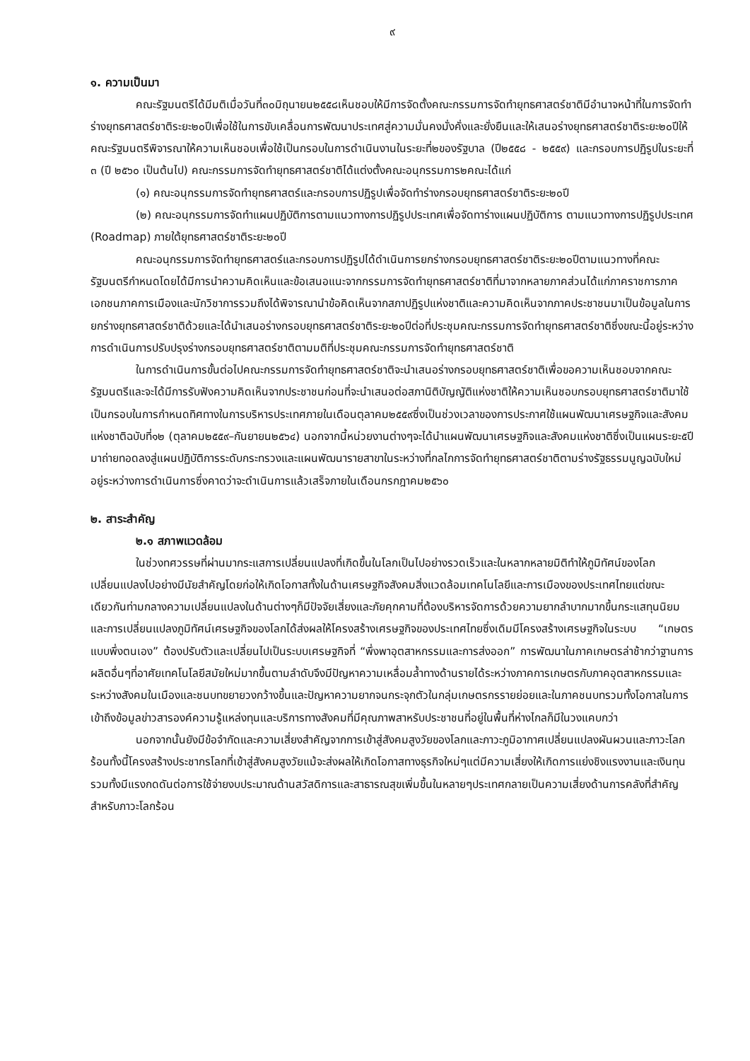๙
๑. ความเป็นมา
คณะรัฐมนตรีได้มีมติเมื่อวันที่๓๐มิถุนายน๒๕๕๘เห็นชอบให้มีการจัดตั้งคณะกรรมการจัดทำยุทธศาสตร์ชาติมีอำนาจหน้าที่ในการจัดทำร่างยุทธศาสตร์ชาติระยะ๒๐ปีเพื่อใช้ในการขับเคลื่อนการพัฒนาประเทศสู่ความมั่นคงมั่งคั่งและยั่งยืนและให้เสนอร่างยุทธศาสตร์ชาติระยะ๒๐ปีให้คณะรัฐมนตรีพิจารณาให้ความเห็นชอบเพื่อใช้เป็นกรอบในการดำเนินงานในระยะที่๒ของรัฐบาล (ปี๒๕๕๘ - ๒๕๕๙) และกรอบการปฏิรูปในระยะที่ ๓ (ปี ๒๕๖๐ เป็นต้นไป) คณะกรรมการจัดทำยุทธศาสตร์ชาติได้แต่งตั้งคณะอนุกรรมการ๒คณะได้แก่
(๑) คณะอนุกรรมการจัดทำยุทธศาสตร์และกรอบการปฏิรูปเพื่อจัดทำร่างกรอบยุทธศาสตร์ชาติระยะ๒๐ปี
(๒) คณะอนุกรรมการจัดทำแผนปฏิบัติการตามแนวทางการปฏิรูปประเทศเพื่อจัดทาร่างแผนปฏิบัติการ ตามแนวทางการปฏิรูปประเทศ (Roadmap) ภายใต้ยุทธศาสตร์ชาติระยะ๒๐ปี
คณะอนุกรรมการจัดทำยุทธศาสตร์และกรอบการปฏิรูปได้ดำเนินการยกร่างกรอบยุทธศาสตร์ชาติระยะ๒๐ปีตามแนวทางที่คณะรัฐมนตรีกำหนดโดยได้มีการนำความคิดเห็นและข้อเสนอแนะจากกรรมการจัดทำยุทธศาสตร์ชาติที่มาจากหลายภาคส่วนได้แก่ภาคราชการภาคเอกชนภาคการเมืองและนักวิชาการรวมถึงได้พิจารณานำข้อคิดเห็นจากสภาปฏิรูปแห่งชาติและความคิดเห็นจากภาคประชาชนมาเป็นข้อมูลในการยกร่างยุทธศาสตร์ชาติด้วยและได้นำเสนอร่างกรอบยุทธศาสตร์ชาติระยะ๒๐ปีต่อที่ประชุมคณะกรรมการจัดทำยุทธศาสตร์ชาติซึ่งขณะนี้อยู่ระหว่างการดำเนินการปรับปรุงร่างกรอบยุทธศาสตร์ชาติตามมติที่ประชุมคณะกรรมการจัดทำยุทธศาสตร์ชาติ
ในการดำเนินการขั้นต่อไปคณะกรรมการจัดทำยุทธศาสตร์ชาติจะนำเสนอร่างกรอบยุทธศาสตร์ชาติเพื่อขอความเห็นชอบจากคณะรัฐมนตรีและจะได้มีการรับฟังความคิดเห็นจากประชาชนก่อนที่จะนำเสนอต่อสภานิติบัญญัติแห่งชาติให้ความเห็นชอบกรอบยุทธศาสตร์ชาติมาใช้เป็นกรอบในการกำหนดทิศทางในการบริหารประเทศภายในเดือนตุลาคม๒๕๕๙ซึ่งเป็นช่วงเวลาของการประกาศใช้แผนพัฒนาเศรษฐกิจและสังคมแห่งชาติฉบับที่๑๒ (ตุลาคม๒๕๕๙–กันยายน๒๕๖๔) นอกจากนี้หน่วยงานต่างๆจะได้นำแผนพัฒนาเศรษฐกิจและสังคมแห่งชาติซึ่งเป็นแผนระยะ๕ปีมาถ่ายทอดลงสู่แผนปฏิบัติการระดับกระทรวงและแผนพัฒนารายสาขาในระหว่างที่กลไกการจัดทำยุทธศาสตร์ชาติตามร่างรัฐธรรมนูญฉบับใหม่อยู่ระหว่างการดำเนินการซึ่งคาดว่าจะดำเนินการแล้วเสร็จภายในเดือนกรกฎาคม๒๕๖๐
๒. สาระสำคัญ
๒.๑ สภาพแวดล้อม
ในช่วงทศวรรษที่ผ่านมากระแสการเปลี่ยนแปลงที่เกิดขึ้นในโลกเป็นไปอย่างรวดเร็วและในหลากหลายมิติทำให้ภูมิทัศน์ของโลกเปลี่ยนแปลงไปอย่างมีนัยสำคัญโดยก่อให้เกิดโอกาสทั้งในด้านเศรษฐกิจสังคมสิ่งแวดล้อมเทคโนโลยีและการเมืองของประเทศไทยแต่ขณะเดียวกันท่ามกลางความเปลี่ยนแปลงในด้านต่างๆก็มีปัจจัยเสี่ยงและภัยคุกคามที่ต้องบริหารจัดการด้วยความยากลำบากมากขึ้นกระแสทุนนิยมและการเปลี่ยนแปลงภูมิทัศน์เศรษฐกิจของโลกได้ส่งผลให้โครงสร้างเศรษฐกิจของประเทศไทยซึ่งเดิมมีโครงสร้างเศรษฐกิจในระบบ “เกษตรแบบพึ่งตนเอง” ต้องปรับตัวและเปลี่ยนไปเป็นระบบเศรษฐกิจที่ “พึ่งพาอุตสาหกรรมและการส่งออก” การพัฒนาในภาคเกษตรล่าช้ากว่าฐานการผลิตอื่นๆที่อาศัยเทคโนโลยีสมัยใหม่มากขึ้นตามลำดับจึงมีปัญหาความเหลื่อมล้ำทางด้านรายได้ระหว่างภาคการเกษตรกับภาคอุตสาหกรรมและระหว่างสังคมในเมืองและชนบทขยายวงกว้างขึ้นและปัญหาความยากจนกระจุกตัวในกลุ่มเกษตรกรรายย่อยและในภาคชนบทรวมทั้งโอกาสในการเข้าถึงข้อมูลข่าวสารองค์ความรู้แหล่งทุนและบริการทางสังคมที่มีคุณภาพสาหรับประชาชนที่อยู่ในพื้นที่ห่างไกลก็มีในวงแคบกว่า
นอกจากนั้นยังมีข้อจำกัดและความเสี่ยงสำคัญจากการเข้าสู่สังคมสูงวัยของโลกและภาวะภูมิอากาศเปลี่ยนแปลงผันผวนและภาวะโลกร้อนทั้งนี้โครงสร้างประชากรโลกที่เข้าสู่สังคมสูงวัยแม้จะส่งผลให้เกิดโอกาสทางธุรกิจใหม่ๆแต่มีความเสี่ยงให้เกิดการแย่งชิงแรงงานและเงินทุนรวมทั้งมีแรงกดดันต่อการใช้จ่ายงบประมาณด้านสวัสดิการและสาธารณสุขเพิ่มขึ้นในหลายๆประเทศกลายเป็นความเสี่ยงด้านการคลังที่สำคัญสำหรับภาวะโลกร้อน